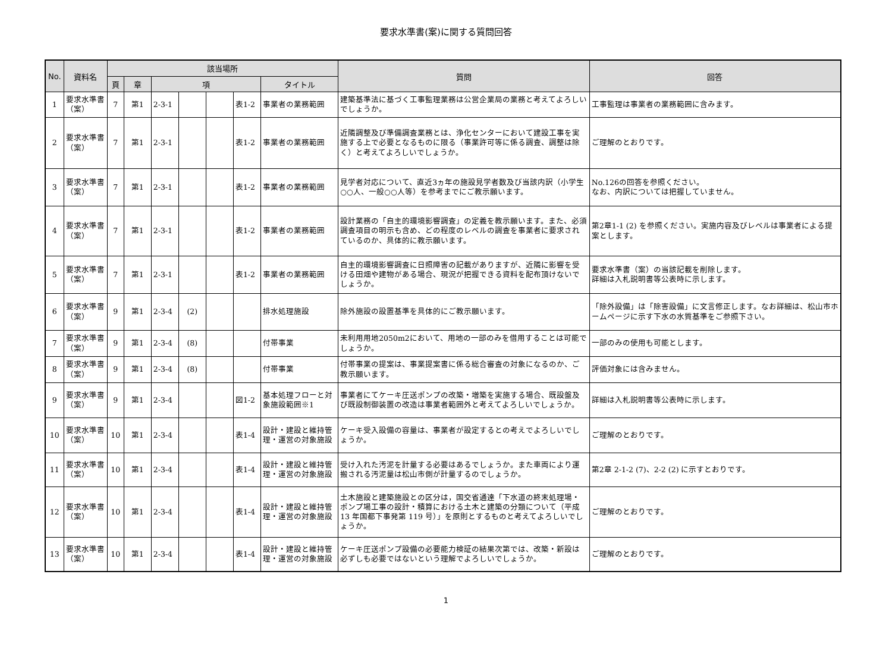要求水準書(案)に関する質問回答
| No. | 資料名 | 該当場所 | | | | | | | 質問 | 回答 |
| --- | --- | --- | --- | --- | --- | --- | --- | --- | --- | --- |
| | | 頁 | 章 | 項 | | | | タイトル | | |
| 1 | 要求水準書（案） | 7 | 第1 | 2-3-1 | | | 表1-2 | 事業者の業務範囲 | 建築基準法に基づく工事監理業務は公営企業局の業務と考えてよろしいでしょうか。 | 工事監理は事業者の業務範囲に含みます。 |
| 2 | 要求水準書（案） | 7 | 第1 | 2-3-1 | | | 表1-2 | 事業者の業務範囲 | 近隣調整及び準備調査業務とは、浄化センターにおいて建設工事を実施する上で必要となるものに限る（事業許可等に係る調査、調整は除く）と考えてよろしいでしょうか。 | ご理解のとおりです。 |
| 3 | 要求水準書（案） | 7 | 第1 | 2-3-1 | | | 表1-2 | 事業者の業務範囲 | 見学者対応について、直近3ヵ年の施設見学者数及び当該内訳（小学生○○人、一般○○人等）を参考までにご教示願います。 | No.126の回答を参照ください。 なお、内訳については把握していません。 |
| 4 | 要求水準書（案） | 7 | 第1 | 2-3-1 | | | 表1-2 | 事業者の業務範囲 | 設計業務の「自主的環境影響調査」の定義を教示願います。また、必須調査項目の明示も含め、どの程度のレベルの調査を事業者に要求されているのか、具体的に教示願います。 | 第2章1-1 (2) を参照ください。実施内容及びレベルは事業者による提案とします。 |
| 5 | 要求水準書（案） | 7 | 第1 | 2-3-1 | | | 表1-2 | 事業者の業務範囲 | 自主的環境影響調査に日照障害の記載がありますが、近隣に影響を受ける田畑や建物がある場合、現況が把握できる資料を配布頂けないでしょうか。 | 要求水準書（案）の当該記載を削除します。 詳細は入札説明書等公表時に示します。 |
| 6 | 要求水準書（案） | 9 | 第1 | 2-3-4 | (2) | | | 排水処理施設 | 除外施設の設置基準を具体的にご教示願います。 | 「除外設備」は「除害設備」に文言修正します。なお詳細は、松山市ホームページに示す下水の水質基準をご参照下さい。 |
| 7 | 要求水準書（案） | 9 | 第1 | 2-3-4 | (8) | | | 付帯事業 | 未利用用地2050m2において、用地の一部のみを借用することは可能でしょうか。 | 一部のみの使用も可能とします。 |
| 8 | 要求水準書（案） | 9 | 第1 | 2-3-4 | (8) | | | 付帯事業 | 付帯事業の提案は、事業提案書に係る総合審査の対象になるのか、ご教示願います。 | 評価対象には含みません。 |
| 9 | 要求水準書（案） | 9 | 第1 | 2-3-4 | | | 図1-2 | 基本処理フローと対象施設範囲※1 | 事業者にてケーキ圧送ポンプの改築・増築を実施する場合、既設盤及び既設制御装置の改造は事業者範囲外と考えてよろしいでしょうか。 | 詳細は入札説明書等公表時に示します。 |
| 10 | 要求水準書（案） | 10 | 第1 | 2-3-4 | | | 表1-4 | 設計・建設と維持管理・運営の対象施設 | ケーキ受入設備の容量は、事業者が設定するとの考えでよろしいでしょうか。 | ご理解のとおりです。 |
| 11 | 要求水準書（案） | 10 | 第1 | 2-3-4 | | | 表1-4 | 設計・建設と維持管理・運営の対象施設 | 受け入れた汚泥を計量する必要はあるでしょうか。また車両により運搬される汚泥量は松山市側が計量するのでしょうか。 | 第2章 2-1-2 (7)、2-2 (2) に示すとおりです。 |
| 12 | 要求水準書（案） | 10 | 第1 | 2-3-4 | | | 表1-4 | 設計・建設と維持管理・運営の対象施設 | 土木施設と建築施設との区分は，国交省通達「下水道の終末処理場・ポンプ場工事の設計・積算における土木と建築の分類について（平成 13 年国都下事発第 119 号）」を原則とするものと考えてよろしいでしょうか。 | ご理解のとおりです。 |
| 13 | 要求水準書（案） | 10 | 第1 | 2-3-4 | | | 表1-4 | 設計・建設と維持管理・運営の対象施設 | ケーキ圧送ポンプ設備の必要能力検証の結果次第では、改築・新設は必ずしも必要ではないという理解でよろしいでしょうか。 | ご理解のとおりです。 |
1